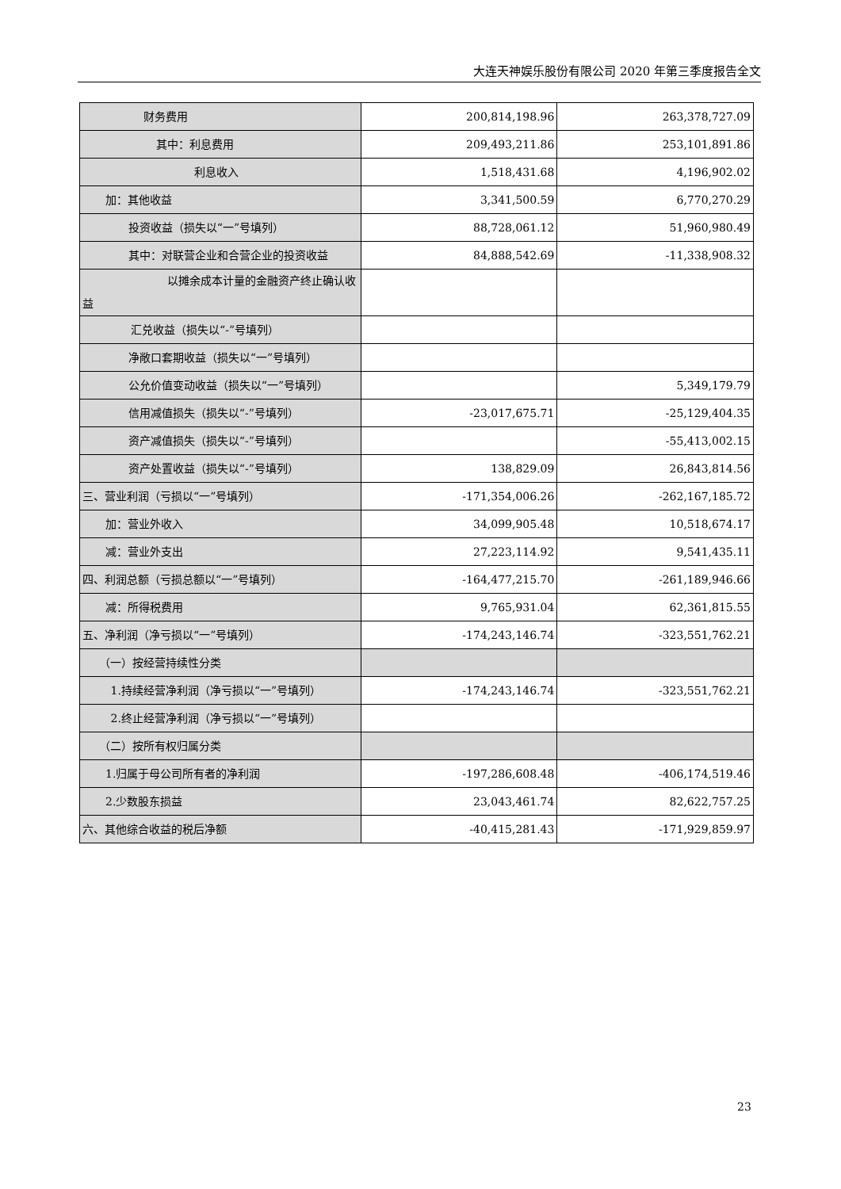大连天神娱乐股份有限公司 2020 年第三季度报告全文
| 财务费用 | 200,814,198.96 | 263,378,727.09 |
| 其中：利息费用 | 209,493,211.86 | 253,101,891.86 |
| 利息收入 | 1,518,431.68 | 4,196,902.02 |
| 加：其他收益 | 3,341,500.59 | 6,770,270.29 |
| 投资收益（损失以“一”号填列） | 88,728,061.12 | 51,960,980.49 |
| 其中：对联营企业和合营企业的投资收益 | 84,888,542.69 | -11,338,908.32 |
| 以摊余成本计量的金融资产终止确认收益 | | |
| 汇兑收益（损失以“-”号填列） | | |
| 净敞口套期收益（损失以“一”号填列） | | |
| 公允价值变动收益（损失以“一”号填列） | | 5,349,179.79 |
| 信用减值损失（损失以“-”号填列） | -23,017,675.71 | -25,129,404.35 |
| 资产减值损失（损失以“-”号填列） | | -55,413,002.15 |
| 资产处置收益（损失以“-”号填列） | 138,829.09 | 26,843,814.56 |
| 三、营业利润（亏损以“一”号填列） | -171,354,006.26 | -262,167,185.72 |
| 加：营业外收入 | 34,099,905.48 | 10,518,674.17 |
| 减：营业外支出 | 27,223,114.92 | 9,541,435.11 |
| 四、利润总额（亏损总额以“一”号填列） | -164,477,215.70 | -261,189,946.66 |
| 减：所得税费用 | 9,765,931.04 | 62,361,815.55 |
| 五、净利润（净亏损以“一”号填列） | -174,243,146.74 | -323,551,762.21 |
| （一）按经营持续性分类 | | |
| 1.持续经营净利润（净亏损以“一”号填列） | -174,243,146.74 | -323,551,762.21 |
| 2.终止经营净利润（净亏损以“一”号填列） | | |
| （二）按所有权归属分类 | | |
| 1.归属于母公司所有者的净利润 | -197,286,608.48 | -406,174,519.46 |
| 2.少数股东损益 | 23,043,461.74 | 82,622,757.25 |
| 六、其他综合收益的税后净额 | -40,415,281.43 | -171,929,859.97 |
23